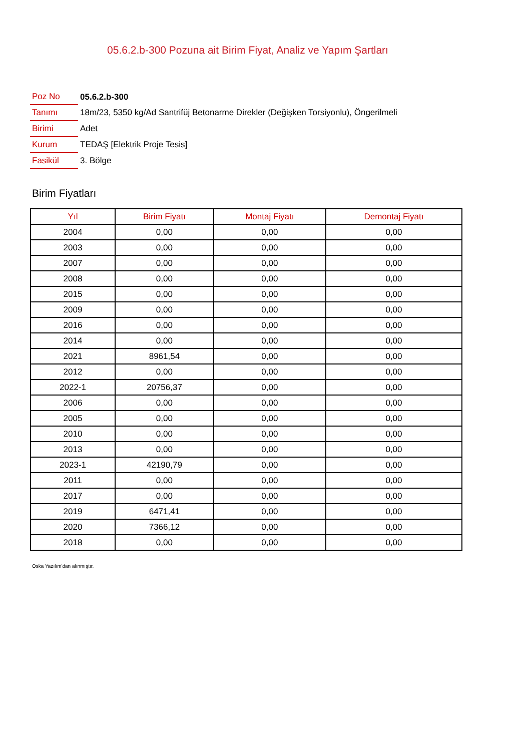05.6.2.b-300 Pozuna ait Birim Fiyat, Analiz ve Yapım Şartları
| Poz No | 05.6.2.b-300 |
| Tanımı | 18m/23, 5350 kg/Ad Santrifüj Betonarme Direkler (Değişken Torsiyonlu), Öngerilmeli |
| Birimi | Adet |
| Kurum | TEDAŞ [Elektrik Proje Tesis] |
| Fasikül | 3. Bölge |
Birim Fiyatları
| Yıl | Birim Fiyatı | Montaj Fiyatı | Demontaj Fiyatı |
| --- | --- | --- | --- |
| 2004 | 0,00 | 0,00 | 0,00 |
| 2003 | 0,00 | 0,00 | 0,00 |
| 2007 | 0,00 | 0,00 | 0,00 |
| 2008 | 0,00 | 0,00 | 0,00 |
| 2015 | 0,00 | 0,00 | 0,00 |
| 2009 | 0,00 | 0,00 | 0,00 |
| 2016 | 0,00 | 0,00 | 0,00 |
| 2014 | 0,00 | 0,00 | 0,00 |
| 2021 | 8961,54 | 0,00 | 0,00 |
| 2012 | 0,00 | 0,00 | 0,00 |
| 2022-1 | 20756,37 | 0,00 | 0,00 |
| 2006 | 0,00 | 0,00 | 0,00 |
| 2005 | 0,00 | 0,00 | 0,00 |
| 2010 | 0,00 | 0,00 | 0,00 |
| 2013 | 0,00 | 0,00 | 0,00 |
| 2023-1 | 42190,79 | 0,00 | 0,00 |
| 2011 | 0,00 | 0,00 | 0,00 |
| 2017 | 0,00 | 0,00 | 0,00 |
| 2019 | 6471,41 | 0,00 | 0,00 |
| 2020 | 7366,12 | 0,00 | 0,00 |
| 2018 | 0,00 | 0,00 | 0,00 |
Oska Yazılım'dan alınmıştır.